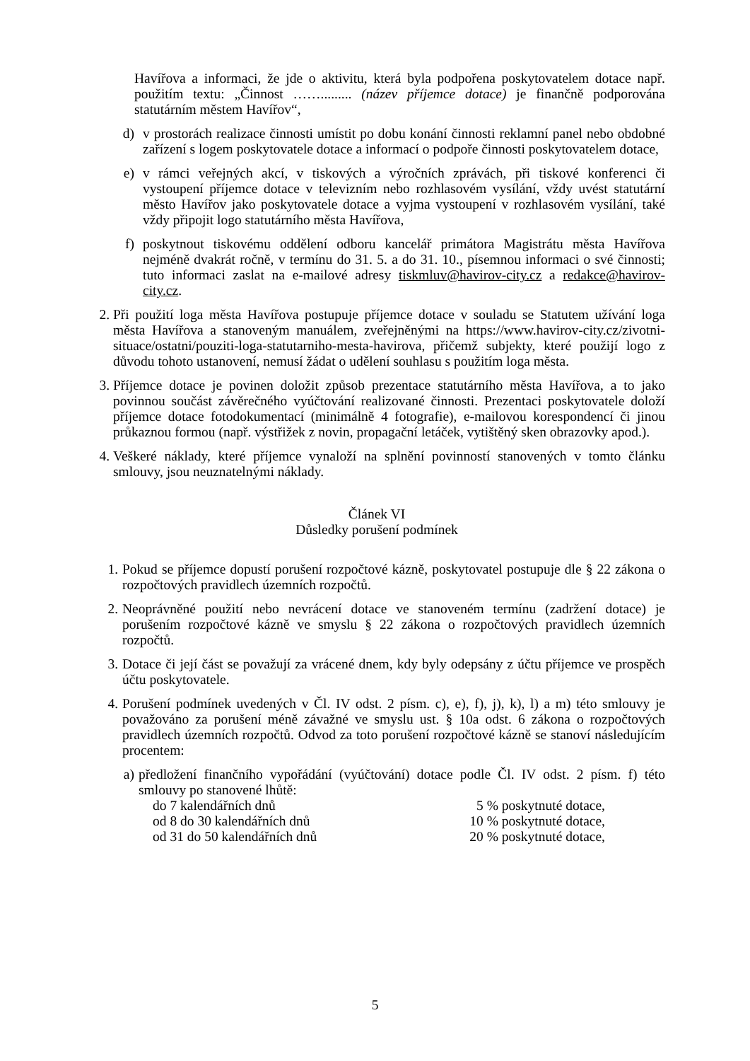Havířova a informaci, že jde o aktivitu, která byla podpořena poskytovatelem dotace např. použitím textu: „Činnost ……......... (název příjemce dotace) je finančně podporována statutárním městem Havířov“,
d) v prostorách realizace činnosti umístit po dobu konání činnosti reklamní panel nebo obdobné zařízení s logem poskytovatele dotace a informací o podpoře činnosti poskytovatelem dotace,
e) v rámci veřejných akcí, v tiskových a výročních zprávách, při tiskové konferenci či vystoupení příjemce dotace v televizním nebo rozhlasovém vysílání, vždy uvést statutární město Havířov jako poskytovatele dotace a vyjma vystoupení v rozhlasovém vysílání, také vždy připojit logo statutárního města Havířova,
f) poskytnout tiskovému oddělení odboru kancelář primátora Magistrátu města Havířova nejméně dvakrát ročně, v termínu do 31. 5. a do 31. 10., písemnou informaci o své činnosti; tuto informaci zaslat na e-mailové adresy tiskmluv@havirov-city.cz a redakce@havirov-city.cz.
2. Při použití loga města Havířova postupuje příjemce dotace v souladu se Statutem užívání loga města Havířova a stanoveným manuálem, zveřejněnými na https://www.havirov-city.cz/zivotni-situace/ostatni/pouziti-loga-statutarniho-mesta-havirova, přičemž subjekty, které použijí logo z důvodu tohoto ustanovení, nemusí žádat o udělení souhlasu s použitím loga města.
3. Příjemce dotace je povinen doložit způsob prezentace statutárního města Havířova, a to jako povinnou součást závěrečného vyúčtování realizované činnosti. Prezentaci poskytovatele doloží příjemce dotace fotodokumentací (minimálně 4 fotografie), e-mailovou korespondencí či jinou průkaznou formou (např. výstřižek z novin, propagační letáček, vytištěný sken obrazovky apod.).
4. Veškeré náklady, které příjemce vynaloží na splnění povinností stanovených v tomto článku smlouvy, jsou neuznatelnými náklady.
Článek VI
Důsledky porušení podmínek
1. Pokud se příjemce dopustí porušení rozpočtové kázně, poskytovatel postupuje dle § 22 zákona o rozpočtových pravidlech územních rozpočtů.
2. Neoprávněné použití nebo nevrácení dotace ve stanoveném termínu (zadržení dotace) je porušením rozpočtové kázně ve smyslu § 22 zákona o rozpočtových pravidlech územních rozpočtů.
3. Dotace či její část se považují za vrácené dnem, kdy byly odepsány z účtu příjemce ve prospěch účtu poskytovatele.
4. Porušení podmínek uvedených v Čl. IV odst. 2 písm. c), e), f), j), k), l) a m) této smlouvy je považováno za porušení méně závažné ve smyslu ust. § 10a odst. 6 zákona o rozpočtových pravidlech územních rozpočtů. Odvod za toto porušení rozpočtové kázně se stanoví následujícím procentem:
a) předložení finančního vypořádání (vyúčtování) dotace podle Čl. IV odst. 2 písm. f) této smlouvy po stanovené lhůtě:
do 7 kalendářních dnů 5 % poskytnuté dotace,
od 8 do 30 kalendářních dnů 10 % poskytnuté dotace,
od 31 do 50 kalendářních dnů 20 % poskytnuté dotace,
5